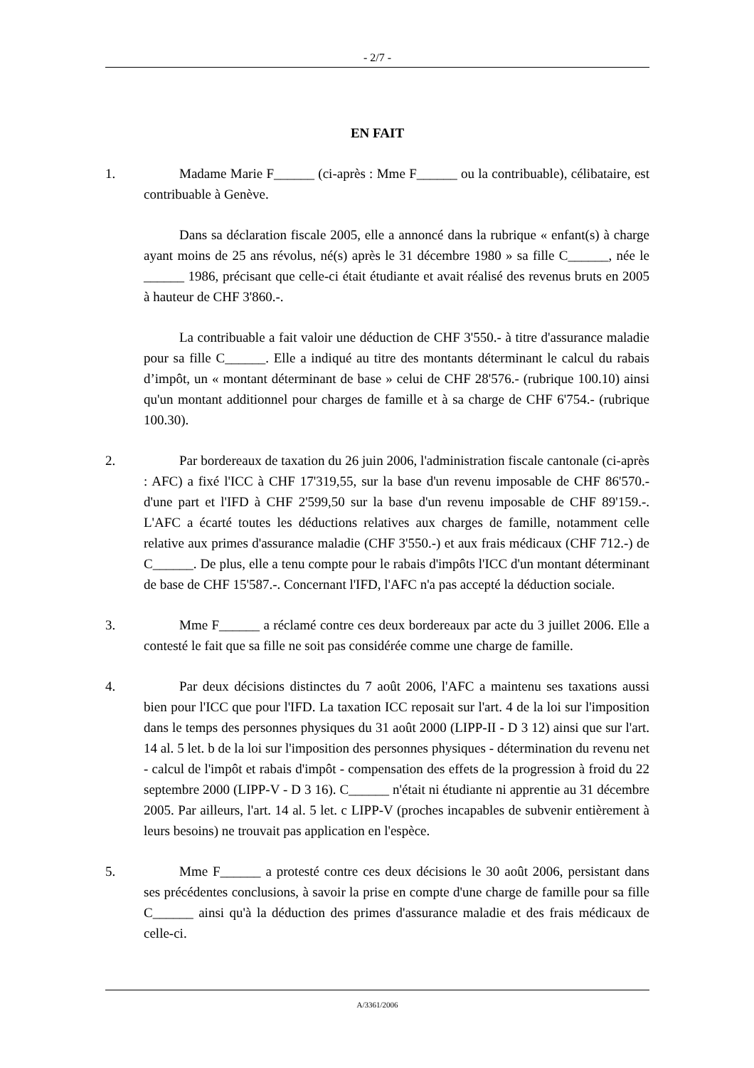- 2/7 -
EN FAIT
1. Madame Marie F______ (ci-après : Mme F______ ou la contribuable), célibataire, est contribuable à Genève.
Dans sa déclaration fiscale 2005, elle a annoncé dans la rubrique « enfant(s) à charge ayant moins de 25 ans révolus, né(s) après le 31 décembre 1980 » sa fille C______, née le ______ 1986, précisant que celle-ci était étudiante et avait réalisé des revenus bruts en 2005 à hauteur de CHF 3'860.-.
La contribuable a fait valoir une déduction de CHF 3'550.- à titre d'assurance maladie pour sa fille C______. Elle a indiqué au titre des montants déterminant le calcul du rabais d’impôt, un « montant déterminant de base » celui de CHF 28'576.- (rubrique 100.10) ainsi qu'un montant additionnel pour charges de famille et à sa charge de CHF 6'754.- (rubrique 100.30).
2. Par bordereaux de taxation du 26 juin 2006, l'administration fiscale cantonale (ci-après : AFC) a fixé l'ICC à CHF 17'319,55, sur la base d'un revenu imposable de CHF 86'570.- d'une part et l'IFD à CHF 2'599,50 sur la base d'un revenu imposable de CHF 89'159.-. L'AFC a écarté toutes les déductions relatives aux charges de famille, notamment celle relative aux primes d'assurance maladie (CHF 3'550.-) et aux frais médicaux (CHF 712.-) de C______. De plus, elle a tenu compte pour le rabais d'impôts l'ICC d'un montant déterminant de base de CHF 15'587.-. Concernant l'IFD, l'AFC n'a pas accepté la déduction sociale.
3. Mme F______ a réclamé contre ces deux bordereaux par acte du 3 juillet 2006. Elle a contesté le fait que sa fille ne soit pas considérée comme une charge de famille.
4. Par deux décisions distinctes du 7 août 2006, l'AFC a maintenu ses taxations aussi bien pour l'ICC que pour l'IFD. La taxation ICC reposait sur l'art. 4 de la loi sur l'imposition dans le temps des personnes physiques du 31 août 2000 (LIPP-II - D 3 12) ainsi que sur l'art. 14 al. 5 let. b de la loi sur l'imposition des personnes physiques - détermination du revenu net - calcul de l'impôt et rabais d'impôt - compensation des effets de la progression à froid du 22 septembre 2000 (LIPP-V - D 3 16). C______ n'était ni étudiante ni apprentie au 31 décembre 2005. Par ailleurs, l'art. 14 al. 5 let. c LIPP-V (proches incapables de subvenir entièrement à leurs besoins) ne trouvait pas application en l'espèce.
5. Mme F______ a protesté contre ces deux décisions le 30 août 2006, persistant dans ses précédentes conclusions, à savoir la prise en compte d'une charge de famille pour sa fille C______ ainsi qu'à la déduction des primes d'assurance maladie et des frais médicaux de celle-ci.
A/3361/2006